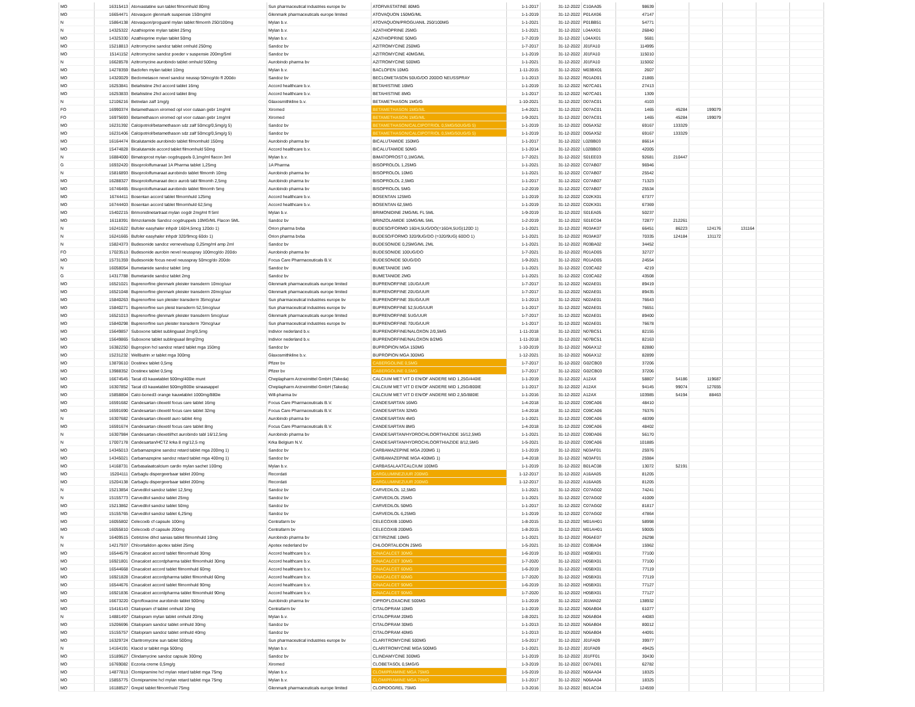| MO | 16315413 | Atorvastatine sun tablet filmomhuld 80mg | Sun pharmaceutical industries europe bv | ATORVASTATINE 80MG | 1-1-2017 | 31-12-2022 | C10AA05 | 98639 | | | | | |
| MO | 16654471 | Atovaquon glenmark suspensie 150mg/ml | Glenmark pharmaceuticals europe limited | ATOVAQUON 150MG/ML | 1-1-2019 | 31-12-2022 | P01AX06 | 47147 | | | | | |
| N | 15864138 | Atovaquon/proguanil mylan tablet filmomh 250/100mg | Mylan b.v. | ATOVAQUON/PROGUANIL 250/100MG | 1-1-2021 | 31-12-2022 | P01BB51 | 54771 | | | | | |
| N | 14325322 | Azathioprine mylan tablet 25mg | Mylan b.v. | AZATHIOPRINE 25MG | 1-1-2021 | 31-12-2022 | L04AX01 | 26840 | | | | | |
| MO | 14325330 | Azathioprine mylan tablet 50mg | Mylan b.v. | AZATHIOPRINE 50MG | 1-7-2019 | 31-12-2022 | L04AX01 | 5681 | | | | | |
| MO | 15218813 | Azitromycine sandoz tablet omhuld 250mg | Sandoz bv | AZITROMYCINE 250MG | 1-7-2017 | 31-12-2022 | J01FA10 | 114995 | | | | | |
| MO | 15141152 | Azitromycine sandoz poeder v suspensie 200mg/5ml | Sandoz bv | AZITROMYCINE 40MG/ML | 1-1-2019 | 31-12-2022 | J01FA10 | 115010 | | | | | |
| N | 16628578 | Azitromycine aurobindo tablet omhuld 500mg | Aurobindo pharma bv | AZITROMYCINE 500MG | 1-1-2021 | 31-12-2022 | J01FA10 | 115002 | | | | | |
| MO | 14278359 | Baclofen mylan tablet 10mg | Mylan b.v. | BACLOFEN 10MG | 1-11-2015 | 31-12-2022 | M03BX01 | 2607 | | | | | |
| MO | 14320029 | Beclometason nevel sandoz neussp 50mcg/do fl 200do | Sandoz bv | BECLOMETASON 50UG/DO 200DO NEUSSPRAY | 1-1-2013 | 31-12-2022 | R01AD01 | 21865 | | | | | |
| MO | 16253841 | Betahistine 2hcl accord tablet 16mg | Accord healthcare b.v. | BETAHISTINE 16MG | 1-1-2019 | 31-12-2022 | N07CA01 | 27413 | | | | | |
| MO | 16253833 | Betahistine 2hcl accord tablet 8mg | Accord healthcare b.v. | BETAHISTINE 8MG | 1-1-2017 | 31-12-2022 | N07CA01 | 1309 | | | | | |
| N | 12106216 | Betnelan zalf 1mg/g | Glaxosmithkline b.v. | BETAMETHASON 1MG/G | 1-10-2021 | 31-12-2022 | D07AC01 | 4103 | | | | | |
| FO | 16990374 | Betamethason xiromed opl voor cutaan gebr 1mg/ml | Xiromed | BETAMETHASON 1MG/ML | 1-4-2021 | 31-12-2022 | D07AC01 | 1465 | 45284 | 199079 | | | |
| FO | 16975693 | Betamethason xiromed opl voor cutaan gebr 1mg/ml | Xiromed | BETAMETHASON 1MG/ML | 1-9-2021 | 31-12-2022 | D07AC01 | 1465 | 45284 | 199079 | | | |
| MO | 16231392 | Calcipotriol/betamethason sdz zalf 50mcg/0,5mg/g 5) | Sandoz bv | BETAMETHASON/CALCIPOTRIOL 0,5MG/50UG/G 5) | 1-1-2019 | 31-12-2022 | D05AX52 | 69167 | 133329 | | | | |
| MO | 16231406 | Calcipotriol/betamethason sdz zalf 50mcg/0,5mg/g 5) | Sandoz bv | BETAMETHASON/CALCIPOTRIOL 0,5MG/50UG/G 5) | 1-1-2019 | 31-12-2022 | D05AX52 | 69167 | 133329 | | | | |
| MO | 16164474 | Bicalutamide aurobindo tablet filmomhuld 150mg | Aurobindo pharma bv | BICALUTAMIDE 150MG | 1-1-2017 | 31-12-2022 | L02BB03 | 86614 | | | | | |
| MO | 15474828 | Bicalutamide accord tablet filmomhuld 50mg | Accord healthcare b.v. | BICALUTAMIDE 50MG | 1-1-2014 | 31-12-2022 | L02BB03 | 42005 | | | | | |
| N | 16884000 | Bimatoprost mylan oogdruppels 0,1mg/ml flacon 3ml | Mylan b.v. | BIMATOPROST 0,1MG/ML | 1-7-2021 | 31-12-2022 | S01EE03 | 92681 | 210447 | | | | |
| G | 16932420 | Bisoprololfumaraat 1A Pharma tablet 1,25mg | 1A Pharma | BISOPROLOL 1,25MG | 1-1-2021 | 31-12-2022 | C07AB07 | 96946 | | | | | |
| N | 15816893 | Bisoprololfumaraat aurobindo tablet filmomh 10mg | Aurobindo pharma bv | BISOPROLOL 10MG | 1-1-2021 | 31-12-2022 | C07AB07 | 25542 | | | | | |
| MO | 16288327 | Bisoprololfumaraat deco aurob tabl filmomh 2,5mg | Aurobindo pharma bv | BISOPROLOL 2,5MG | 1-1-2017 | 31-12-2022 | C07AB07 | 71323 | | | | | |
| MO | 16746465 | Bisoprololfumaraat aurobindo tablet filmomh 5mg | Aurobindo pharma bv | BISOPROLOL 5MG | 1-2-2019 | 31-12-2022 | C07AB07 | 25534 | | | | | |
| MO | 16744411 | Bosentan accord tablet filmomhuld 125mg | Accord healthcare b.v. | BOSENTAN 125MG | 1-1-2019 | 31-12-2022 | C02KX01 | 67377 | | | | | |
| MO | 16744403 | Bosentan accord tablet filmomhuld 62,5mg | Accord healthcare b.v. | BOSENTAN 62,5MG | 1-1-2019 | 31-12-2022 | C02KX01 | 67369 | | | | | |
| MO | 15402215 | Brimonidinetartraat mylan oogdr 2mg/ml fl 5ml | Mylan b.v. | BRIMONIDINE 2MG/ML FL 5ML | 1-9-2019 | 31-12-2022 | S01EA05 | 50237 | | | | | |
| MO | 16118391 | Brinzolamide Sandoz oogdruppels 10MG/ML Flacon 5ML | Sandoz bv | BRINZOLAMIDE 10MG/ML 5ML | 1-2-2019 | 31-12-2022 | S01EC04 | 72877 | 212261 | | | | |
| N | 16241622 | Bufoler easyhaler inhpdr 160/4,5mcg 120do 1) | Orion pharma bvba | BUDESO/FORMO 160/4,5UG/DO(=160/4,5UG)120D 1) | 1-1-2021 | 31-12-2022 | R03AK07 | 66451 | 86223 | 124176 | 131164 | | |
| N | 16241665 | Bufoler easyhaler inhpdr 320/9mcg 60do 1) | Orion pharma bvba | BUDESO/FORMO 320/9UG/DO (=320/9UG) 60DO 1) | 1-1-2021 | 31-12-2022 | R03AK07 | 70335 | 124184 | 131172 | | | |
| N | 15824373 | Budesonide sandoz vernevelsusp 0,25mg/ml amp 2ml | Sandoz bv | BUDESONIDE 0,25MG/ML 2ML | 1-1-2021 | 31-12-2022 | R03BA02 | 34452 | | | | | |
| FO | 17023513 | Budesonide aurobin nevel neusspray 100mcg/do 200do | Aurobindo pharma bv | BUDESONIDE 100UG/DO | 1-7-2021 | 31-12-2022 | R01AD05 | 32727 | | | | | |
| MO | 15731359 | Budesonide focus nevel neusspray 50mcg/do 200do | Focus Care Pharmaceuticals B.V. | BUDESONIDE 50UG/DO | 1-9-2021 | 31-12-2022 | R01AD05 | 24554 | | | | | |
| N | 16058054 | Bumetanide sandoz tablet 1mg | Sandoz bv | BUMETANIDE 1MG | 1-1-2021 | 31-12-2022 | C03CA02 | 4219 | | | | | |
| G | 14317788 | Bumetanide sandoz tablet 2mg | Sandoz bv | BUMETANIDE 2MG | 1-1-2021 | 31-12-2022 | C03CA02 | 43508 | | | | | |
| MO | 16521021 | Buprenorfine glenmark pleister transderm 10mcg/uur | Glenmark pharmaceuticals europe limited | BUPRENORFINE 10UG/UUR | 1-7-2017 | 31-12-2022 | N02AE01 | 89419 | | | | | |
| MO | 16521048 | Buprenorfine glenmark pleister transderm 20mcg/uur | Glenmark pharmaceuticals europe limited | BUPRENORFINE 20UG/UUR | 1-7-2017 | 31-12-2022 | N02AE01 | 89435 | | | | | |
| MO | 15840263 | Buprenorfine sun pleister transderm 35mcg/uur | Sun pharmaceutical industries europe bv | BUPRENORFINE 35UG/UUR | 1-1-2013 | 31-12-2022 | N02AE01 | 76643 | | | | | |
| MO | 15840271 | Buprenorfine sun pleist transderm 52,5mcg/uur | Sun pharmaceutical industries europe bv | BUPRENORFINE 52,5UG/UUR | 1-1-2017 | 31-12-2022 | N02AE01 | 76651 | | | | | |
| MO | 16521013 | Buprenorfine glenmark pleister transderm 5mcg/uur | Glenmark pharmaceuticals europe limited | BUPRENORFINE 5UG/UUR | 1-7-2017 | 31-12-2022 | N02AE01 | 89400 | | | | | |
| MO | 15840298 | Buprenorfine sun pleister transderm 70mcg/uur | Sun pharmaceutical industries europe bv | BUPRENORFINE 70UG/UUR | 1-1-2017 | 31-12-2022 | N02AE01 | 76678 | | | | | |
| MO | 15649857 | Suboxone tablet sublinguaal 2mg/0,5mg | Indivior nederland b.v. | BUPRENORFINE/NALOXON 2/0,5MG | 1-11-2018 | 31-12-2022 | N07BC51 | 82155 | | | | | |
| MO | 15649865 | Suboxone tablet sublinguaal 8mg/2mg | Indivior nederland b.v. | BUPRENORFINE/NALOXON 8/2MG | 1-11-2018 | 31-12-2022 | N07BC51 | 82163 | | | | | |
| MO | 16382250 | Bupropion hcl sandoz retard tablet mga 150mg | Sandoz bv | BUPROPION MGA 150MG | 1-10-2019 | 31-12-2022 | N06AX12 | 82880 | | | | | |
| MO | 15231232 | Wellbutrin xr tablet mga 300mg | Glaxosmithkline b.v. | BUPROPION MGA 300MG | 1-12-2021 | 31-12-2022 | N06AX12 | 82899 | | | | | |
| MO | 13870610 | Dostinex tablet 0,5mg | Pfizer bv | CABERGOLINE 0,5MG | 1-7-2017 | 31-12-2022 | G02CB03 | 37206 | | | | | |
| MO | 13988352 | Dostinex tablet 0,5mg | Pfizer bv | CABERGOLINE 0,5MG | 1-7-2017 | 31-12-2022 | G02CB03 | 37206 | | | | | |
| MO | 16674545 | Tacal d3 kauwtablet 500mg/400ie munt | Cheplapharm Arzneimittel GmbH (Takeda) | CALCIUM MET VIT D EN/OF ANDERE MID 1,25G/440IE | 1-1-2019 | 31-12-2022 | A12AX | 58807 | 54186 | 119687 | | | |
| MO | 16307852 | Tacal d3 kauwtablet 500mg/800ie sinaasappel | Cheplapharm Arzneimittel GmbH (Takeda) | CALCIUM MET VIT D EN/OF ANDERE MID 1,25G/800IE | 1-1-2017 | 31-12-2022 | A12AX | 94145 | 99074 | 127655 | | | |
| MO | 15858804 | Calci-boned3 orange kauwtablet 1000mg/880ie | Will-pharma bv | CALCIUM MET VIT D EN/OF ANDERE MID 2,5G/880IE | 1-1-2016 | 31-12-2022 | A12AX | 103985 | 54194 | 88463 | | | |
| MO | 16591682 | Candesartan cilexetil focus care tablet 16mg | Focus Care Pharmaceuticals B.V. | CANDESARTAN 16MG | 1-4-2018 | 31-12-2022 | C09CA06 | 48410 | | | | | |
| MO | 16591690 | Candesartan cilexetil focus care tablet 32mg | Focus Care Pharmaceuticals B.V. | CANDESARTAN 32MG | 1-4-2018 | 31-12-2022 | C09CA06 | 76376 | | | | | |
| N | 16307682 | Candesartan cilexetil auro tablet 4mg | Aurobindo pharma bv | CANDESARTAN 4MG | 1-1-2021 | 31-12-2022 | C09CA06 | 48399 | | | | | |
| MO | 16591674 | Candesartan cilexetil focus care tablet 8mg | Focus Care Pharmaceuticals B.V. | CANDESARTAN 8MG | 1-4-2018 | 31-12-2022 | C09CA06 | 48402 | | | | | |
| N | 16307984 | Candesartan cilexetil/hct aurobindo tabl 16/12,5mg | Aurobindo pharma bv | CANDESARTAN/HYDROCHLOORTHIAZIDE 16/12,5MG | 1-1-2021 | 31-12-2022 | C09DA06 | 56170 | | | | | |
| N | 17007178 | Candesartan/HCTZ krka 8 mg/12,5 mg | Krka Belgium N.V. | CANDESARTAN/HYDROCHLOORTHIAZIDE 8/12,5MG | 1-5-2021 | 31-12-2022 | C09CA06 | 101885 | | | | | |
| MO | 14345013 | Carbamazepine sandoz retard tablet mga 200mg 1) | Sandoz bv | CARBAMAZEPINE MGA 200MG 1) | 1-1-2019 | 31-12-2022 | N03AF01 | 25976 | | | | | |
| MO | 14345021 | Carbamazepine sandoz retard tablet mga 400mg 1) | Sandoz bv | CARBAMAZEPINE MGA 400MG 1) | 1-4-2018 | 31-12-2022 | N03AF01 | 25984 | | | | | |
| MO | 14168731 | Carbasalaatcalcium cardio mylan sachet 100mg | Mylan b.v. | CARBASALAATCALCIUM 100MG | 1-1-2019 | 31-12-2022 | B01AC08 | 13072 | 52191 | | | | |
| MO | 15204111 | Carbaglu dispergeerbaar tablet 200mg | Recordati | CARGLUMINEZUUR 200MG | 1-12-2017 | 31-12-2022 | A16AA05 | 81205 | | | | | |
| MO | 15204138 | Carbaglu dispergeerbaar tablet 200mg | Recordati | CARGLUMINEZUUR 200MG | 1-12-2017 | 31-12-2022 | A16AA05 | 81205 | | | | | |
| N | 15213854 | Carvedilol sandoz tablet 12,5mg | Sandoz bv | CARVEDILOL 12,5MG | 1-1-2021 | 31-12-2022 | C07AG02 | 74241 | | | | | |
| N | 15155773 | Carvedilol sandoz tablet 25mg | Sandoz bv | CARVEDILOL 25MG | 1-1-2021 | 31-12-2022 | C07AG02 | 41009 | | | | | |
| MO | 15213862 | Carvedilol sandoz tablet 50mg | Sandoz bv | CARVEDILOL 50MG | 1-1-2017 | 31-12-2022 | C07AG02 | 81817 | | | | | |
| MO | 15155765 | Carvedilol sandoz tablet 6,25mg | Sandoz bv | CARVEDILOL 6,25MG | 1-1-2019 | 31-12-2022 | C07AG02 | 47864 | | | | | |
| MO | 16055802 | Celecoxib cf capsule 100mg | Centrafarm bv | CELECOXIB 100MG | 1-8-2015 | 31-12-2022 | M01AH01 | 58998 | | | | | |
| MO | 16055810 | Celecoxib cf capsule 200mg | Centrafarm bv | CELECOXIB 200MG | 1-8-2015 | 31-12-2022 | M01AH01 | 59005 | | | | | |
| N | 16409515 | Cetirizine dihcl sanias tablet filmomhuld 10mg | Aurobindo pharma bv | CETIRIZINE 10MG | 1-1-2021 | 31-12-2022 | R06AE07 | 26298 | | | | | |
| N | 14217937 | Chloortalidon apotex tablet 25mg | Apotex nederland bv | CHLOORTALIDON 25MG | 1-5-2021 | 31-12-2022 | C03BA04 | 15962 | | | | | |
| MO | 16544579 | Cinacalcet accord tablet filmomhuld 30mg | Accord healthcare b.v. | CINACALCET 30MG | 1-6-2019 | 31-12-2022 | H05BX01 | 77100 | | | | | |
| MO | 16921801 | Cinacalcet accordpharma tablet filmomhuld 30mg | Accord healthcare b.v. | CINACALCET 30MG | 1-7-2020 | 31-12-2022 | H05BX01 | 77100 | | | | | |
| MO | 16544668 | Cinacalcet accord tablet filmomhuld 60mg | Accord healthcare b.v. | CINACALCET 60MG | 1-6-2019 | 31-12-2022 | H05BX01 | 77119 | | | | | |
| MO | 16921828 | Cinacalcet accordpharma tablet filmomhuld 60mg | Accord healthcare b.v. | CINACALCET 60MG | 1-7-2020 | 31-12-2022 | H05BX01 | 77119 | | | | | |
| MO | 16544676 | Cinacalcet accord tablet filmomhuld 90mg | Accord healthcare b.v. | CINACALCET 90MG | 1-6-2019 | 31-12-2022 | H05BX01 | 77127 | | | | | |
| MO | 16921836 | Cinacalcet accordpharma tablet filmomhuld 90mg | Accord healthcare b.v. | CINACALCET 90MG | 1-7-2020 | 31-12-2022 | H05BX01 | 77127 | | | | | |
| MO | 16673220 | Ciprofloxacine aurobindo tablet 500mg | Aurobindo pharma bv | CIPROFLOXACINE 500MG | 1-1-2019 | 31-12-2022 | J01MA02 | 138932 | | | | | |
| MO | 15416143 | Citalopram cf tablet omhuld 10mg | Centrafarm bv | CITALOPRAM 10MG | 1-1-2019 | 31-12-2022 | N06AB04 | 61077 | | | | | |
| N | 14881497 | Citalopram mylan tablet omhuld 20mg | Mylan b.v. | CITALOPRAM 20MG | 1-8-2021 | 31-12-2022 | N06AB04 | 44083 | | | | | |
| MO | 15206696 | Citalopram sandoz tablet omhuld 30mg | Sandoz bv | CITALOPRAM 30MG | 1-1-2013 | 31-12-2022 | N06AB04 | 80012 | | | | | |
| MO | 15155757 | Citalopram sandoz tablet omhuld 40mg | Sandoz bv | CITALOPRAM 40MG | 1-1-2013 | 31-12-2022 | N06AB04 | 44091 | | | | | |
| MO | 16329724 | Claritromycine sun tablet 500mg | Sun pharmaceutical industries europe bv | CLARITROMYCINE 500MG | 1-5-2017 | 31-12-2022 | J01FA09 | 39977 | | | | | |
| N | 14164191 | Klacid sr tablet mga 500mg | Mylan b.v. | CLARITROMYCINE MGA 500MG | 1-1-2021 | 31-12-2022 | J01FA09 | 49425 | | | | | |
| MO | 15189627 | Clindamycine sandoz capsule 300mg | Sandoz bv | CLINDAMYCINE 300MG | 1-1-2019 | 31-12-2022 | J01FF01 | 30430 | | | | | |
| MO | 16769082 | Eczoria creme 0,5mg/g | Xiromed | CLOBETASOL 0,5MG/G | 1-3-2019 | 31-12-2022 | D07AD01 | 62782 | | | | | |
| MO | 14877813 | Clomipramine hcl mylan retard tablet mga 75mg | Mylan b.v. | CLOMIPRAMINE MGA 75MG | 1-5-2019 | 31-12-2022 | N06AA04 | 18325 | | | | | |
| MO | 15855775 | Clomipramine hcl mylan retard tablet mga 75mg | Mylan b.v. | CLOMIPRAMINE MGA 75MG | 1-1-2017 | 31-12-2022 | N06AA04 | 18325 | | | | | |
| MO | 16188527 | Grepid tablet filmomhuld 75mg | Glenmark pharmaceuticals europe limited | CLOPIDOGREL 75MG | 1-3-2016 | 31-12-2022 | B01AC04 | 124559 | | | | | |